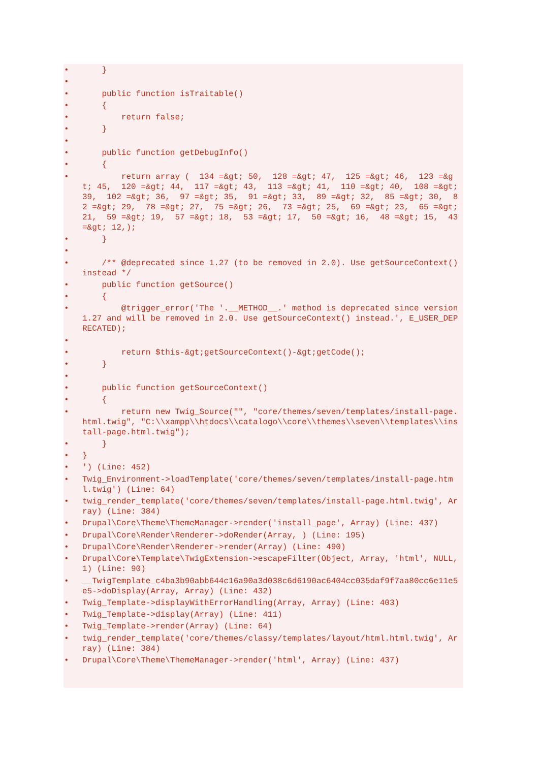• }
•
• public function isTraitable()
• {
• return false;
• }
•
• public function getDebugInfo()
• {
• return array ( 134 =&gt; 50, 128 =&gt; 47, 125 =&gt; 46, 123 =&gt; 45, 120 =&gt; 44, 117 =&gt; 43, 113 =&gt; 41, 110 =&gt; 40, 108 =&gt; 39, 102 =&gt; 36, 97 =&gt; 35, 91 =&gt; 33, 89 =&gt; 32, 85 =&gt; 30, 82 =&gt; 29, 78 =&gt; 27, 75 =&gt; 26, 73 =&gt; 25, 69 =&gt; 23, 65 =&gt; 21, 59 =&gt; 19, 57 =&gt; 18, 53 =&gt; 17, 50 =&gt; 16, 48 =&gt; 15, 43 =&gt; 12,);
• }
•
• /** @deprecated since 1.27 (to be removed in 2.0). Use getSourceContext() instead */
• public function getSource()
• {
• @trigger_error('The '.__METHOD__.' method is deprecated since version 1.27 and will be removed in 2.0. Use getSourceContext() instead.', E_USER_DEPRECATED);
•
• return $this-&gt;getSourceContext()-&gt;getCode();
• }
•
• public function getSourceContext()
• {
• return new Twig_Source("", "core/themes/seven/templates/install-page.html.twig", "C:\\xampp\\htdocs\\catalogo\\core\\themes\\seven\\templates\\install-page.html.twig");
• }
• }
• ') (Line: 452)
• Twig_Environment->loadTemplate('core/themes/seven/templates/install-page.html.twig') (Line: 64)
• twig_render_template('core/themes/seven/templates/install-page.html.twig', Array) (Line: 384)
• Drupal\Core\Theme\ThemeManager->render('install_page', Array) (Line: 437)
• Drupal\Core\Render\Renderer->doRender(Array, ) (Line: 195)
• Drupal\Core\Render\Renderer->render(Array) (Line: 490)
• Drupal\Core\Template\TwigExtension->escapeFilter(Object, Array, 'html', NULL, 1) (Line: 90)
• __TwigTemplate_c4ba3b90abb644c16a90a3d038c6d6190ac6404cc035daf9f7aa80cc6e11e5e5->doDisplay(Array, Array) (Line: 432)
• Twig_Template->displayWithErrorHandling(Array, Array) (Line: 403)
• Twig_Template->display(Array) (Line: 411)
• Twig_Template->render(Array) (Line: 64)
• twig_render_template('core/themes/classy/templates/layout/html.html.twig', Array) (Line: 384)
• Drupal\Core\Theme\ThemeManager->render('html', Array) (Line: 437)